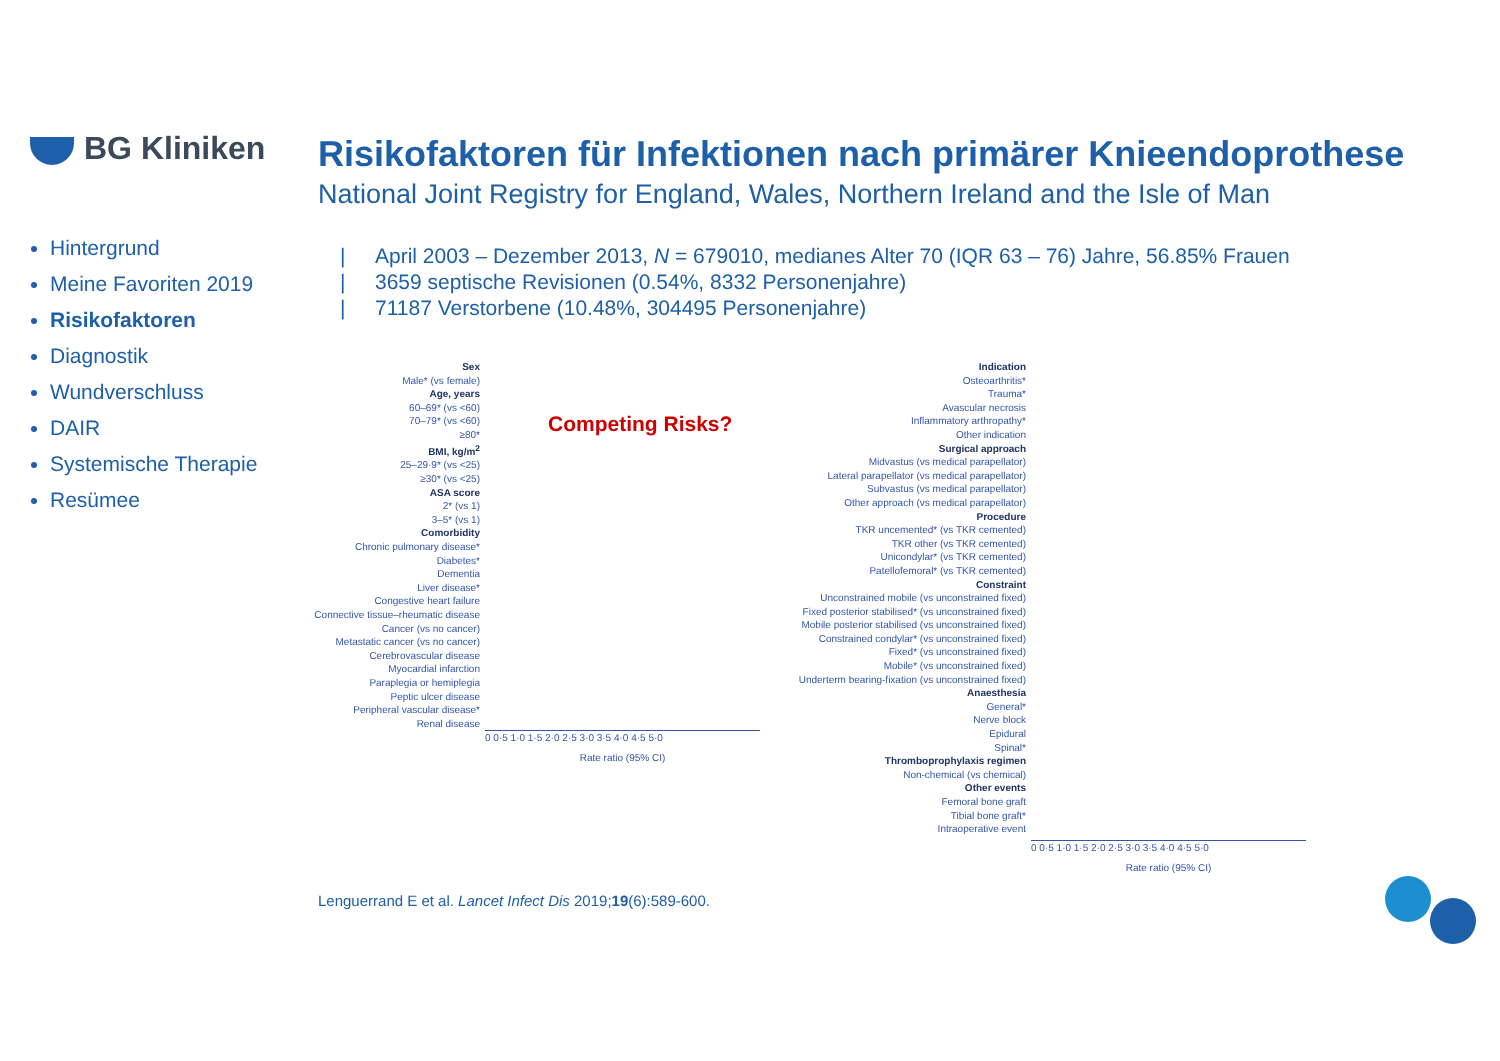BG Kliniken
Risikofaktoren für Infektionen nach primärer Knieendoprothese
National Joint Registry for England, Wales, Northern Ireland and the Isle of Man
Hintergrund
Meine Favoriten 2019
Risikofaktoren
Diagnostik
Wundverschluss
DAIR
Systemische Therapie
Resümee
| April 2003 – Dezember 2013, N = 679010, medianes Alter 70 (IQR 63 – 76) Jahre, 56.85% Frauen
| 3659 septische Revisionen (0.54%, 8332 Personenjahre)
| 71187 Verstorbene (10.48%, 304495 Personenjahre)
Sex
Male* (vs female)
Age, years
60–69* (vs <60)
70–79* (vs <60)
≥80*
BMI, kg/m<sup>2</sup>
25–29·9* (vs <25)
≥30* (vs <25)
ASA score
2* (vs 1)
3–5* (vs 1)
Comorbidity
Chronic pulmonary disease*
Diabetes*
Dementia
Liver disease*
Congestive heart failure
Connective tissue–rheumatic disease
Cancer (vs no cancer)
Metastatic cancer (vs no cancer)
Cerebrovascular disease
Myocardial infarction
Paraplegia or hemiplegia
Peptic ulcer disease
Peripheral vascular disease*
Renal disease
0 0·5 1·0 1·5 2·0 2·5 3·0 3·5 4·0 4·5 5·0
Rate ratio (95% CI)
Competing Risks?
Indication
Osteoarthritis*
Trauma*
Avascular necrosis
Inflammatory arthropathy*
Other indication
Surgical approach
Midvastus (vs medical parapellator)
Lateral parapellator (vs medical parapellator)
Subvastus (vs medical parapellator)
Other approach (vs medical parapellator)
Procedure
TKR uncemented* (vs TKR cemented)
TKR other (vs TKR cemented)
Unicondylar* (vs TKR cemented)
Patellofemoral* (vs TKR cemented)
Constraint
Unconstrained mobile (vs unconstrained fixed)
Fixed posterior stabilised* (vs unconstrained fixed)
Mobile posterior stabilised (vs unconstrained fixed)
Constrained condylar* (vs unconstrained fixed)
Fixed* (vs unconstrained fixed)
Mobile* (vs unconstrained fixed)
Underterm bearing-fixation (vs unconstrained fixed)
Anaesthesia
General*
Nerve block
Epidural
Spinal*
Thromboprophylaxis regimen
Non-chemical (vs chemical)
Other events
Femoral bone graft
Tibial bone graft*
Intraoperative event
0 0·5 1·0 1·5 2·0 2·5 3·0 3·5 4·0 4·5 5·0
Rate ratio (95% CI)
Lenguerrand E et al. Lancet Infect Dis 2019;19(6):589-600.